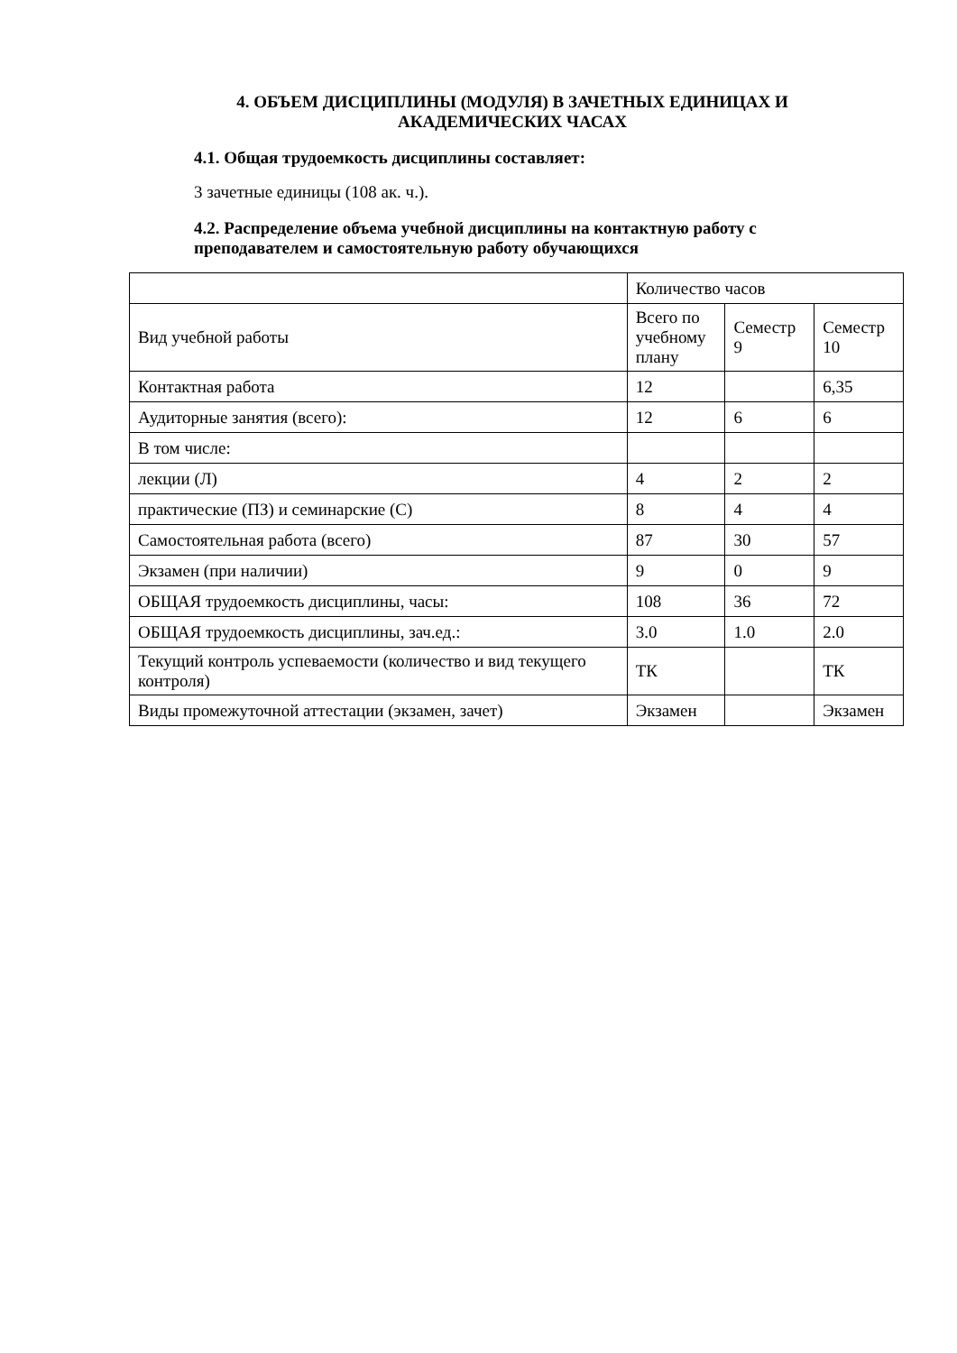4. ОБЪЕМ ДИСЦИПЛИНЫ (МОДУЛЯ) В ЗАЧЕТНЫХ ЕДИНИЦАХ И АКАДЕМИЧЕСКИХ ЧАСАХ
4.1. Общая трудоемкость дисциплины составляет:
3 зачетные единицы (108 ак. ч.).
4.2. Распределение объема учебной дисциплины на контактную работу с преподавателем и самостоятельную работу обучающихся
| | Количество часов | | |
| Вид учебной работы | Всего по учебному плану | Семестр 9 | Семестр 10 |
| Контактная работа | 12 | | 6,35 |
| Аудиторные занятия (всего): | 12 | 6 | 6 |
| В том числе: | | | |
| лекции (Л) | 4 | 2 | 2 |
| практические (ПЗ) и семинарские (С) | 8 | 4 | 4 |
| Самостоятельная работа (всего) | 87 | 30 | 57 |
| Экзамен (при наличии) | 9 | 0 | 9 |
| ОБЩАЯ трудоемкость дисциплины, часы: | 108 | 36 | 72 |
| ОБЩАЯ трудоемкость дисциплины, зач.ед.: | 3.0 | 1.0 | 2.0 |
| Текущий контроль успеваемости (количество и вид текущего контроля) | ТК | | ТК |
| Виды промежуточной аттестации (экзамен, зачет) | Экзамен | | Экзамен |